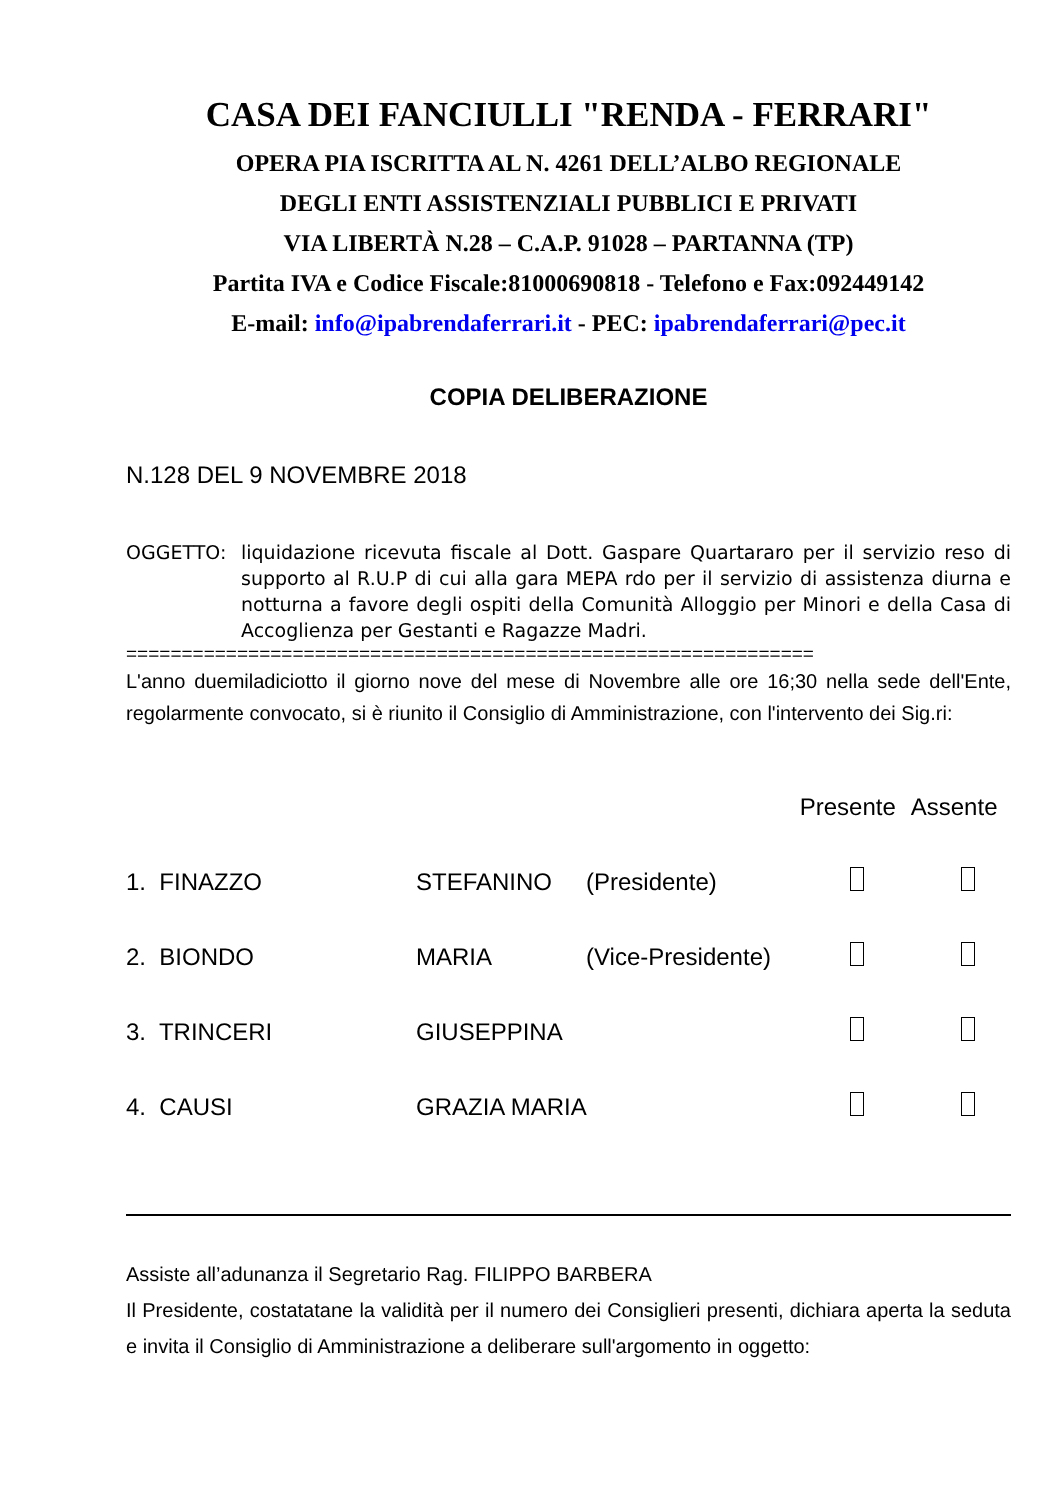CASA DEI FANCIULLI "RENDA - FERRARI"
OPERA PIA ISCRITTA AL N. 4261 DELL’ALBO REGIONALE
DEGLI ENTI ASSISTENZIALI PUBBLICI E PRIVATI
VIA LIBERTÀ N.28 – C.A.P. 91028 – PARTANNA (TP)
Partita IVA e Codice Fiscale:81000690818 - Telefono e Fax:092449142
E-mail: info@ipabrendaferrari.it - PEC: ipabrendaferrari@pec.it
COPIA DELIBERAZIONE
N.128 DEL 9 NOVEMBRE 2018
OGGETTO: liquidazione ricevuta fiscale al Dott. Gaspare Quartararo per il servizio reso di supporto al R.U.P di cui alla gara MEPA rdo per il servizio di assistenza diurna e notturna a favore degli ospiti della Comunità Alloggio per Minori e della Casa di Accoglienza per Gestanti e Ragazze Madri.
==============================================================
L'anno duemiladiciotto il giorno nove del mese di Novembre alle ore 16;30 nella sede dell'Ente, regolarmente convocato, si è riunito il Consiglio di Amministrazione, con l'intervento dei Sig.ri:
| | | | Presente | Assente |
| --- | --- | --- | --- | --- |
| 1. FINAZZO | STEFANINO | (Presidente) | | |
| 2. BIONDO | MARIA | (Vice-Presidente) | | |
| 3. TRINCERI | GIUSEPPINA | | | |
| 4. CAUSI | GRAZIA MARIA | | | |
Assiste all’adunanza il Segretario Rag. FILIPPO BARBERA
Il Presidente, costatatane la validità per il numero dei Consiglieri presenti, dichiara aperta la seduta e invita il Consiglio di Amministrazione a deliberare sull'argomento in oggetto: